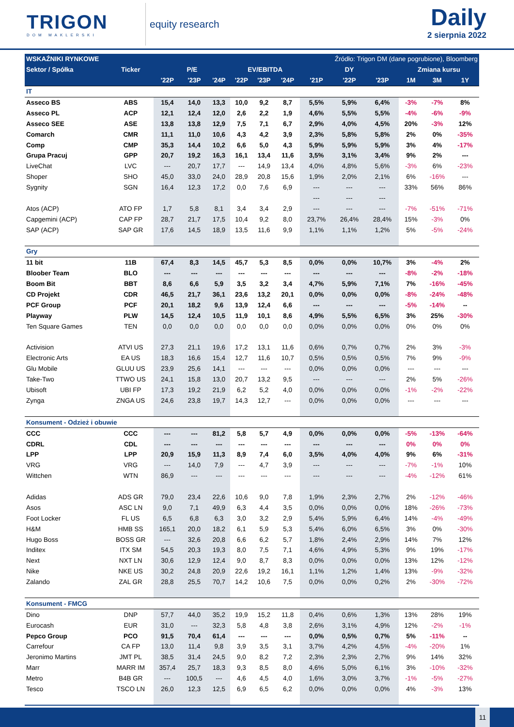TRIGON
DOM MAKLERSKI
equity research
Daily
2 sierpnia 2022
| WSKAŹNIKI RYNKOWE | | | | | | | Źródło: Trigon DM (dane pogrubione), Bloomberg | | | | | | |
| --- | --- | --- | --- | --- | --- | --- | --- | --- | --- | --- | --- | --- | --- |
| Sektor / Spółka | Ticker | P/E | | | EV/EBITDA | | | DY | | | Zmiana kursu | | |
| | | '22P | '23P | '24P | '22P | '23P | '24P | '21P | '22P | '23P | 1M | 3M | 1Y |
| IT | | | | | | | | | | | | | |
| Asseco BS | ABS | 15,4 | 14,0 | 13,3 | 10,0 | 9,2 | 8,7 | 5,5% | 5,9% | 6,4% | -3% | -7% | 8% |
| Asseco PL | ACP | 12,1 | 12,4 | 12,0 | 2,6 | 2,2 | 1,9 | 4,6% | 5,5% | 5,5% | -4% | -6% | -9% |
| Asseco SEE | ASE | 13,8 | 13,8 | 12,9 | 7,5 | 7,1 | 6,7 | 2,9% | 4,0% | 4,5% | 20% | -3% | 12% |
| Comarch | CMR | 11,1 | 11,0 | 10,6 | 4,3 | 4,2 | 3,9 | 2,3% | 5,8% | 5,8% | 2% | 0% | -35% |
| Comp | CMP | 35,3 | 14,4 | 10,2 | 6,6 | 5,0 | 4,3 | 5,9% | 5,9% | 5,9% | 3% | 4% | -17% |
| Grupa Pracuj | GPP | 20,7 | 19,2 | 16,3 | 16,1 | 13,4 | 11,6 | 3,5% | 3,1% | 3,4% | 9% | 2% | --- |
| LiveChat | LVC | --- | 20,7 | 17,7 | --- | 14,9 | 13,4 | 4,0% | 4,8% | 5,6% | -3% | 6% | -23% |
| Shoper | SHO | 45,0 | 33,0 | 24,0 | 28,9 | 20,8 | 15,6 | 1,9% | 2,0% | 2,1% | 6% | -16% | --- |
| Sygnity | SGN | 16,4 | 12,3 | 17,2 | 0,0 | 7,6 | 6,9 | --- | --- | --- | 33% | 56% | 86% |
| | | | | | | | | --- | --- | --- | | | |
| Atos (ACP) | ATO FP | 1,7 | 5,8 | 8,1 | 3,4 | 3,4 | 2,9 | --- | --- | --- | -7% | -51% | -71% |
| Capgemini (ACP) | CAP FP | 28,7 | 21,7 | 17,5 | 10,4 | 9,2 | 8,0 | 23,7% | 26,4% | 28,4% | 15% | -3% | 0% |
| SAP (ACP) | SAP GR | 17,6 | 14,5 | 18,9 | 13,5 | 11,6 | 9,9 | 1,1% | 1,1% | 1,2% | 5% | -5% | -24% |
| Gry | | | | | | | | | | | | | |
| 11 bit | 11B | 67,4 | 8,3 | 14,5 | 45,7 | 5,3 | 8,5 | 0,0% | 0,0% | 10,7% | 3% | -4% | 2% |
| Bloober Team | BLO | --- | --- | --- | --- | --- | --- | --- | --- | --- | -8% | -2% | -18% |
| Boom Bit | BBT | 8,6 | 6,6 | 5,9 | 3,5 | 3,2 | 3,4 | 4,7% | 5,9% | 7,1% | 7% | -16% | -45% |
| CD Projekt | CDR | 46,5 | 21,7 | 36,1 | 23,6 | 13,2 | 20,1 | 0,0% | 0,0% | 0,0% | -8% | -24% | -48% |
| PCF Group | PCF | 20,1 | 18,2 | 9,6 | 13,9 | 12,4 | 6,6 | --- | --- | --- | -5% | -14% | -- |
| Playway | PLW | 14,5 | 12,4 | 10,5 | 11,9 | 10,1 | 8,6 | 4,9% | 5,5% | 6,5% | 3% | 25% | -30% |
| Ten Square Games | TEN | 0,0 | 0,0 | 0,0 | 0,0 | 0,0 | 0,0 | 0,0% | 0,0% | 0,0% | 0% | 0% | 0% |
| Activision | ATVI US | 27,3 | 21,1 | 19,6 | 17,2 | 13,1 | 11,6 | 0,6% | 0,7% | 0,7% | 2% | 3% | -3% |
| Electronic Arts | EA US | 18,3 | 16,6 | 15,4 | 12,7 | 11,6 | 10,7 | 0,5% | 0,5% | 0,5% | 7% | 9% | -9% |
| Glu Mobile | GLUU US | 23,9 | 25,6 | 14,1 | --- | --- | --- | 0,0% | 0,0% | 0,0% | --- | --- | --- |
| Take-Two | TTWO US | 24,1 | 15,8 | 13,0 | 20,7 | 13,2 | 9,5 | --- | --- | --- | 2% | 5% | -26% |
| Ubisoft | UBI FP | 17,3 | 19,2 | 21,9 | 6,2 | 5,2 | 4,0 | 0,0% | 0,0% | 0,0% | -1% | -2% | -22% |
| Zynga | ZNGA US | 24,6 | 23,8 | 19,7 | 14,3 | 12,7 | --- | 0,0% | 0,0% | 0,0% | --- | --- | --- |
| Konsument - Odzież i obuwie | | | | | | | | | | | | | |
| CCC | CCC | --- | --- | 81,2 | 5,8 | 5,7 | 4,9 | 0,0% | 0,0% | 0,0% | -5% | -13% | -64% |
| CDRL | CDL | --- | --- | --- | --- | --- | --- | --- | --- | --- | 0% | 0% | 0% |
| LPP | LPP | 20,9 | 15,9 | 11,3 | 8,9 | 7,4 | 6,0 | 3,5% | 4,0% | 4,0% | 9% | 6% | -31% |
| VRG | VRG | --- | 14,0 | 7,9 | --- | 4,7 | 3,9 | --- | --- | --- | -7% | -1% | 10% |
| Wittchen | WTN | 86,9 | --- | --- | --- | --- | --- | --- | --- | --- | -4% | -12% | 61% |
| Adidas | ADS GR | 79,0 | 23,4 | 22,6 | 10,6 | 9,0 | 7,8 | 1,9% | 2,3% | 2,7% | 2% | -12% | -46% |
| Asos | ASC LN | 9,0 | 7,1 | 49,9 | 6,3 | 4,4 | 3,5 | 0,0% | 0,0% | 0,0% | 18% | -26% | -73% |
| Foot Locker | FL US | 6,5 | 6,8 | 6,3 | 3,0 | 3,2 | 2,9 | 5,4% | 5,9% | 6,4% | 14% | -4% | -49% |
| H&M | HMB SS | 165,1 | 20,0 | 18,2 | 6,1 | 5,9 | 5,3 | 5,4% | 6,0% | 6,5% | 3% | 0% | -30% |
| Hugo Boss | BOSS GR | --- | 32,6 | 20,8 | 6,6 | 6,2 | 5,7 | 1,8% | 2,4% | 2,9% | 14% | 7% | 12% |
| Inditex | ITX SM | 54,5 | 20,3 | 19,3 | 8,0 | 7,5 | 7,1 | 4,6% | 4,9% | 5,3% | 9% | 19% | -17% |
| Next | NXT LN | 30,6 | 12,9 | 12,4 | 9,0 | 8,7 | 8,3 | 0,0% | 0,0% | 0,0% | 13% | 12% | -12% |
| Nike | NKE US | 30,2 | 24,8 | 20,9 | 22,6 | 19,2 | 16,1 | 1,1% | 1,2% | 1,4% | 13% | -9% | -32% |
| Zalando | ZAL GR | 28,8 | 25,5 | 70,7 | 14,2 | 10,6 | 7,5 | 0,0% | 0,0% | 0,2% | 2% | -30% | -72% |
| Konsument - FMCG | | | | | | | | | | | | | |
| Dino | DNP | 57,7 | 44,0 | 35,2 | 19,9 | 15,2 | 11,8 | 0,4% | 0,6% | 1,3% | 13% | 28% | 19% |
| Eurocash | EUR | 31,0 | --- | 32,3 | 5,8 | 4,8 | 3,8 | 2,6% | 3,1% | 4,9% | 12% | -2% | -1% |
| Pepco Group | PCO | 91,5 | 70,4 | 61,4 | --- | --- | --- | 0,0% | 0,5% | 0,7% | 5% | -11% | -- |
| Carrefour | CA FP | 13,0 | 11,4 | 9,8 | 3,9 | 3,5 | 3,1 | 3,7% | 4,2% | 4,5% | -4% | -20% | 1% |
| Jeronimo Martins | JMT PL | 38,5 | 31,4 | 24,5 | 9,0 | 8,2 | 7,2 | 2,3% | 2,3% | 2,7% | 9% | 14% | 32% |
| Marr | MARR IM | 357,4 | 25,7 | 18,3 | 9,3 | 8,5 | 8,0 | 4,6% | 5,0% | 6,1% | 3% | -10% | -32% |
| Metro | B4B GR | --- | 100,5 | --- | 4,6 | 4,5 | 4,0 | 1,6% | 3,0% | 3,7% | -1% | -5% | -27% |
| Tesco | TSCO LN | 26,0 | 12,3 | 12,5 | 6,9 | 6,5 | 6,2 | 0,0% | 0,0% | 0,0% | 4% | -3% | 13% |
11